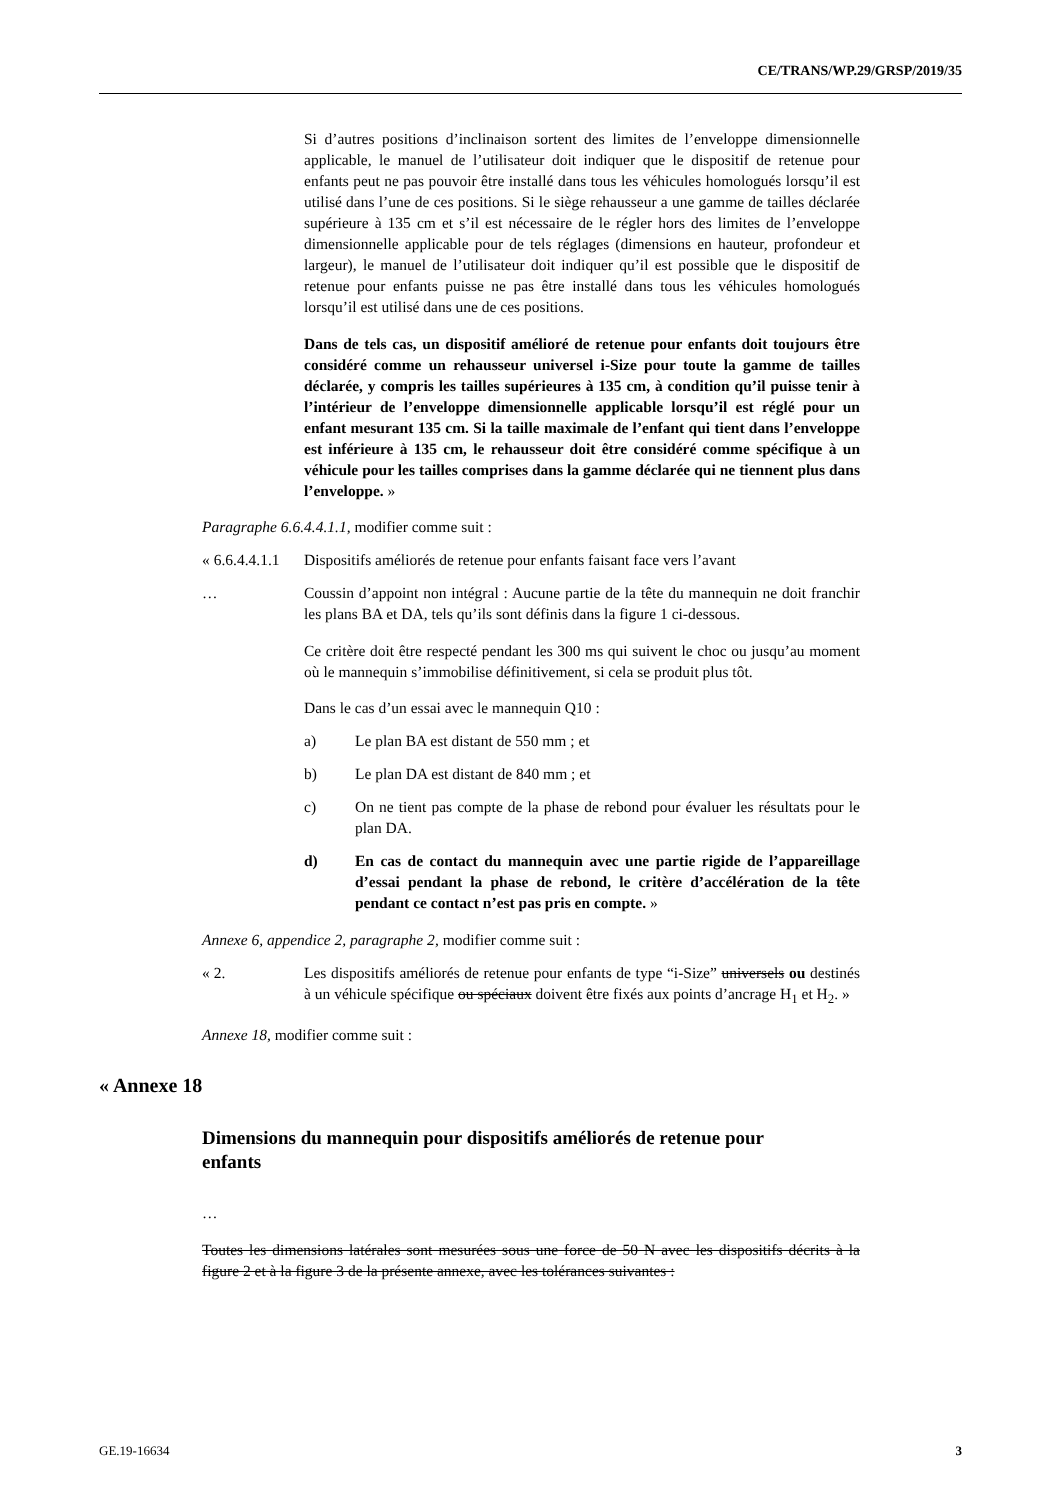CE/TRANS/WP.29/GRSP/2019/35
Si d’autres positions d’inclinaison sortent des limites de l’enveloppe dimensionnelle applicable, le manuel de l’utilisateur doit indiquer que le dispositif de retenue pour enfants peut ne pas pouvoir être installé dans tous les véhicules homologués lorsqu’il est utilisé dans l’une de ces positions. Si le siège rehausseur a une gamme de tailles déclarée supérieure à 135 cm et s’il est nécessaire de le régler hors des limites de l’enveloppe dimensionnelle applicable pour de tels réglages (dimensions en hauteur, profondeur et largeur), le manuel de l’utilisateur doit indiquer qu’il est possible que le dispositif de retenue pour enfants puisse ne pas être installé dans tous les véhicules homologués lorsqu’il est utilisé dans une de ces positions.
Dans de tels cas, un dispositif amélioré de retenue pour enfants doit toujours être considéré comme un rehausseur universel i-Size pour toute la gamme de tailles déclarée, y compris les tailles supérieures à 135 cm, à condition qu’il puisse tenir à l’intérieur de l’enveloppe dimensionnelle applicable lorsqu’il est réglé pour un enfant mesurant 135 cm. Si la taille maximale de l’enfant qui tient dans l’enveloppe est inférieure à 135 cm, le rehausseur doit être considéré comme spécifique à un véhicule pour les tailles comprises dans la gamme déclarée qui ne tiennent plus dans l’enveloppe. »
Paragraphe 6.6.4.4.1.1, modifier comme suit :
« 6.6.4.4.1.1
Dispositifs améliorés de retenue pour enfants faisant face vers l’avant
… Coussin d’appoint non intégral : Aucune partie de la tête du mannequin ne doit franchir les plans BA et DA, tels qu’ils sont définis dans la figure 1 ci-dessous.
Ce critère doit être respecté pendant les 300 ms qui suivent le choc ou jusqu’au moment où le mannequin s’immobilise définitivement, si cela se produit plus tôt.
Dans le cas d’un essai avec le mannequin Q10 :
a) Le plan BA est distant de 550 mm ; et
b) Le plan DA est distant de 840 mm ; et
c) On ne tient pas compte de la phase de rebond pour évaluer les résultats pour le plan DA.
d) En cas de contact du mannequin avec une partie rigide de l’appareillage d’essai pendant la phase de rebond, le critère d’accélération de la tête pendant ce contact n’est pas pris en compte. »
Annexe 6, appendice 2, paragraphe 2, modifier comme suit :
« 2. Les dispositifs améliorés de retenue pour enfants de type “i-Size” universels ou destinés à un véhicule spécifique ou spéciaux doivent être fixés aux points d’ancrage H<sub>1</sub> et H<sub>2</sub>. »
Annexe 18, modifier comme suit :
« Annexe 18
Dimensions du mannequin pour dispositifs améliorés de retenue pour enfants
…
Toutes les dimensions latérales sont mesurées sous une force de 50 N avec les dispositifs décrits à la figure 2 et à la figure 3 de la présente annexe, avec les tolérances suivantes :
GE.19-16634 3